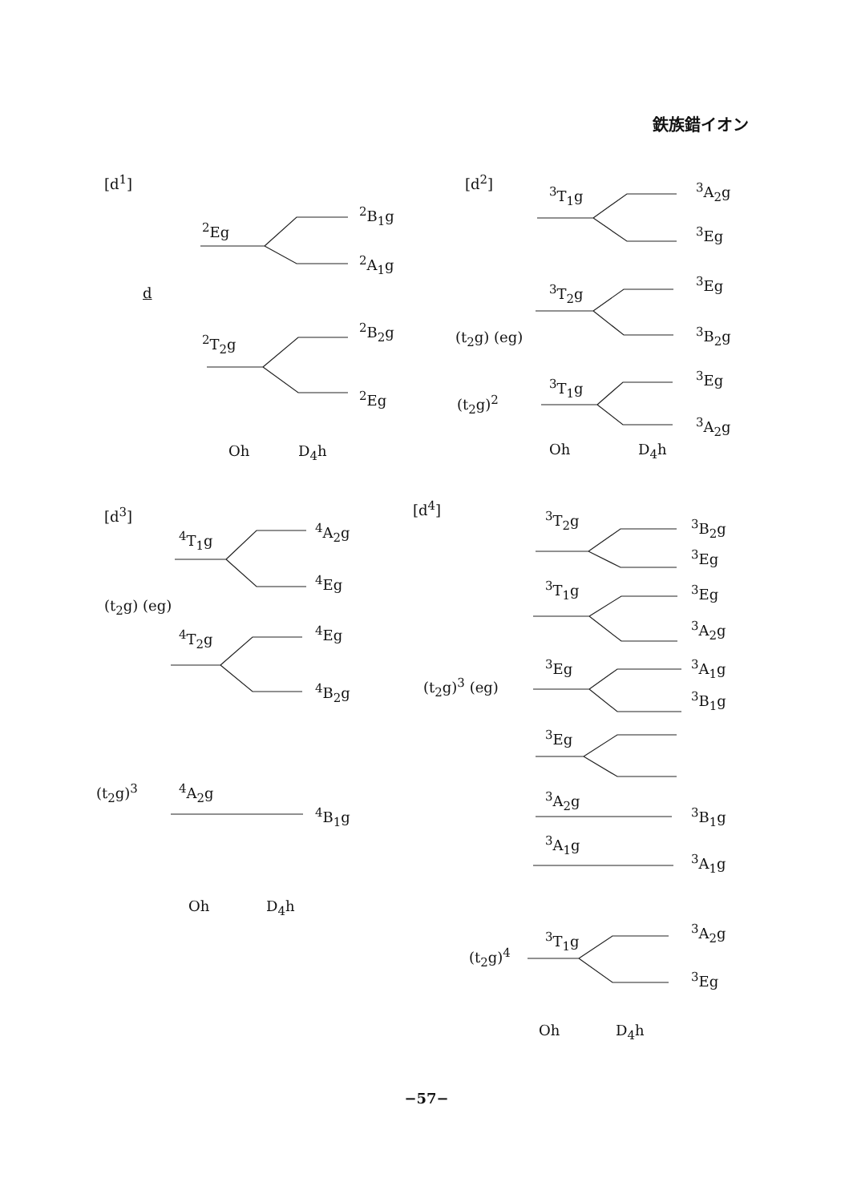鉄族錯イオン
[d<sup>1</sup>]
<sup>2</sup> Eg
<sup>2</sup> B<sub>1</sub>g
<sup>2</sup> A<sub>1</sub>g
d
<sup>2</sup> T<sub>2</sub>g
<sup>2</sup> B<sub>2</sub>g
<sup>2</sup> Eg
Oh D<sub>4</sub>h
[d<sup>2</sup>]
<sup>3</sup> T<sub>1</sub>g <sup>3</sup> A<sub>2</sub>g
<sup>3</sup> Eg
<sup>3</sup> T<sub>2</sub>g <sup>3</sup> Eg
(t<sub>2</sub>g) (eg) <sup>3</sup> B<sub>2</sub>g
<sup>3</sup> T<sub>1</sub>g <sup>3</sup> Eg
(t<sub>2</sub>g)<sup>2</sup>
<sup>3</sup> A<sub>2</sub>g
Oh D<sub>4</sub>h
[d<sup>3</sup>]
<sup>4</sup> T<sub>1</sub>g <sup>4</sup> A<sub>2</sub>g
<sup>4</sup> Eg
(t<sub>2</sub>g) (eg)
<sup>4</sup> T<sub>2</sub>g <sup>4</sup> Eg
<sup>4</sup> B<sub>2</sub>g
(t<sub>2</sub>g)<sup>3</sup> <sup>4</sup> A<sub>2</sub>g
<sup>4</sup> B<sub>1</sub>g
Oh D<sub>4</sub>h
[d<sup>4</sup>]
<sup>3</sup> T<sub>2</sub>g <sup>3</sup> B<sub>2</sub>g
<sup>3</sup> Eg
<sup>3</sup> T<sub>1</sub>g <sup>3</sup> Eg
<sup>3</sup> A<sub>2</sub>g
<sup>3</sup> Eg <sup>3</sup> A<sub>1</sub>g
(t<sub>2</sub>g)<sup>3</sup> (eg)
<sup>3</sup> B<sub>1</sub>g
<sup>3</sup> Eg
<sup>3</sup> A<sub>2</sub>g
<sup>3</sup> B<sub>1</sub>g
<sup>3</sup> A<sub>1</sub>g
<sup>3</sup> A<sub>1</sub>g
<sup>3</sup> A<sub>2</sub>g
<sup>3</sup> T<sub>1</sub>g
(t<sub>2</sub>g)<sup>4</sup>
<sup>3</sup> Eg
Oh D<sub>4</sub>h
−57−